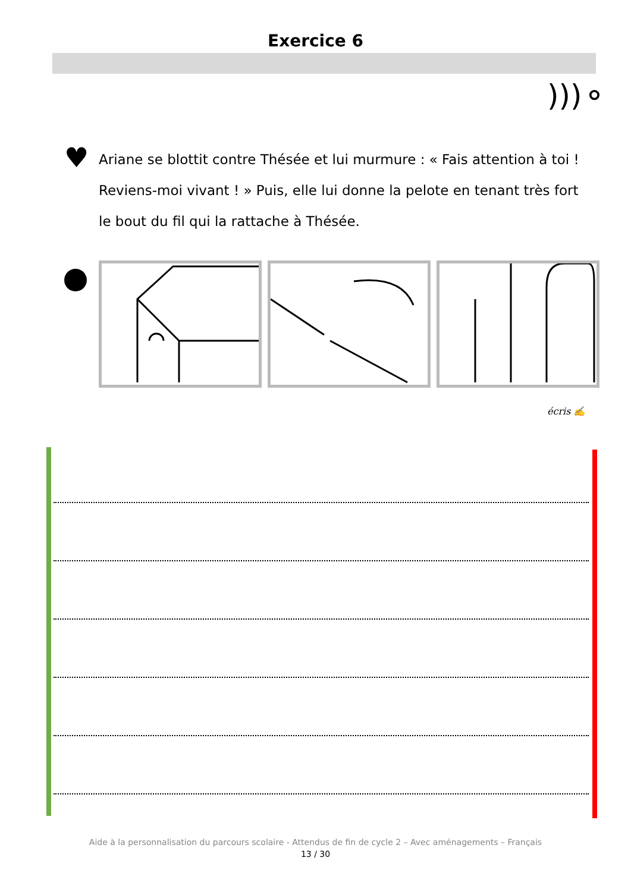Exercice 6
)))⚬
♥
Ariane se blottit contre Thésée et lui murmure : « Fais attention à toi ! Reviens-moi vivant ! » Puis, elle lui donne la pelote en tenant très fort le bout du fil qui la rattache à Thésée.
écris ✍
Aide à la personnalisation du parcours scolaire - Attendus de fin de cycle 2 – Avec aménagements – Français
13 / 30